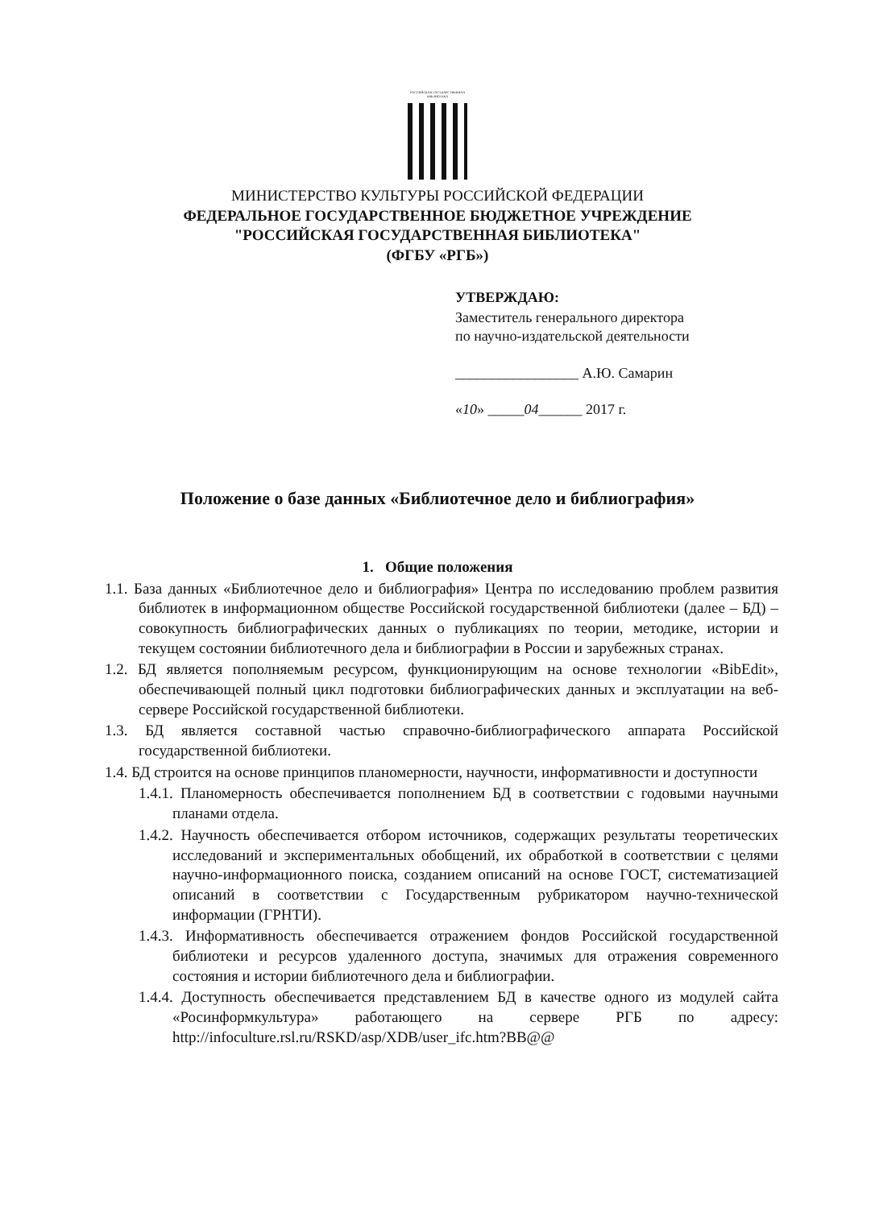РОССИЙСКАЯ ГОСУДАРСТВЕННАЯ БИБЛИОТЕКА
МИНИСТЕРСТВО КУЛЬТУРЫ РОССИЙСКОЙ ФЕДЕРАЦИИ
ФЕДЕРАЛЬНОЕ ГОСУДАРСТВЕННОЕ БЮДЖЕТНОЕ УЧРЕЖДЕНИЕ
"РОССИЙСКАЯ ГОСУДАРСТВЕННАЯ БИБЛИОТЕКА"
(ФГБУ «РГБ»)
УТВЕРЖДАЮ:
Заместитель генерального директора
по научно-издательской деятельности
_________________ А.Ю. Самарин
«10» _____04______ 2017 г.
Положение о базе данных «Библиотечное дело и библиография»
1. Общие положения
1.1. База данных «Библиотечное дело и библиография» Центра по исследованию проблем развития библиотек в информационном обществе Российской государственной библиотеки (далее – БД) – совокупность библиографических данных о публикациях по теории, методике, истории и текущем состоянии библиотечного дела и библиографии в России и зарубежных странах.
1.2. БД является пополняемым ресурсом, функционирующим на основе технологии «BibEdit», обеспечивающей полный цикл подготовки библиографических данных и эксплуатации на веб-сервере Российской государственной библиотеки.
1.3. БД является составной частью справочно-библиографического аппарата Российской государственной библиотеки.
1.4. БД строится на основе принципов планомерности, научности, информативности и доступности
1.4.1. Планомерность обеспечивается пополнением БД в соответствии с годовыми научными планами отдела.
1.4.2. Научность обеспечивается отбором источников, содержащих результаты теоретических исследований и экспериментальных обобщений, их обработкой в соответствии с целями научно-информационного поиска, созданием описаний на основе ГОСТ, систематизацией описаний в соответствии с Государственным рубрикатором научно-технической информации (ГРНТИ).
1.4.3. Информативность обеспечивается отражением фондов Российской государственной библиотеки и ресурсов удаленного доступа, значимых для отражения современного состояния и истории библиотечного дела и библиографии.
1.4.4. Доступность обеспечивается представлением БД в качестве одного из модулей сайта «Росинформкультура» работающего на сервере РГБ по адресу: http://infoculture.rsl.ru/RSKD/asp/XDB/user_ifc.htm?BB@@